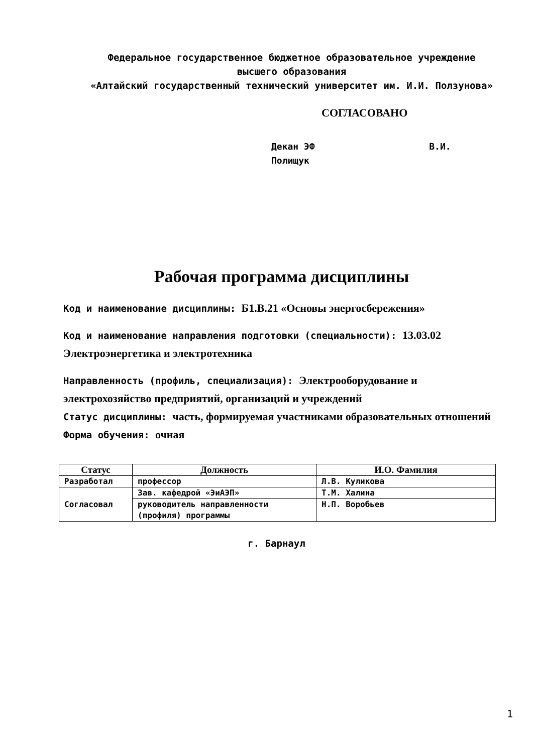Федеральное государственное бюджетное образовательное учреждение
высшего образования
«Алтайский государственный технический университет им. И.И. Ползунова»
СОГЛАСОВАНО
Декан ЭФ В.И. Полищук
Рабочая программа дисциплины
Код и наименование дисциплины: Б1.В.21 «Основы энергосбережения»
Код и наименование направления подготовки (специальности): 13.03.02 Электроэнергетика и электротехника
Направленность (профиль, специализация): Электрооборудование и электрохозяйство предприятий, организаций и учреждений
Статус дисциплины: часть, формируемая участниками образовательных отношений
Форма обучения: очная
| Статус | Должность | И.О. Фамилия |
| --- | --- | --- |
| Разработал | профессор | Л.В. Куликова |
| Согласовал | Зав. кафедрой «ЭиАЭП» | Т.М. Халина |
| | руководитель направленности (профиля) программы | Н.П. Воробьев |
г. Барнаул
1